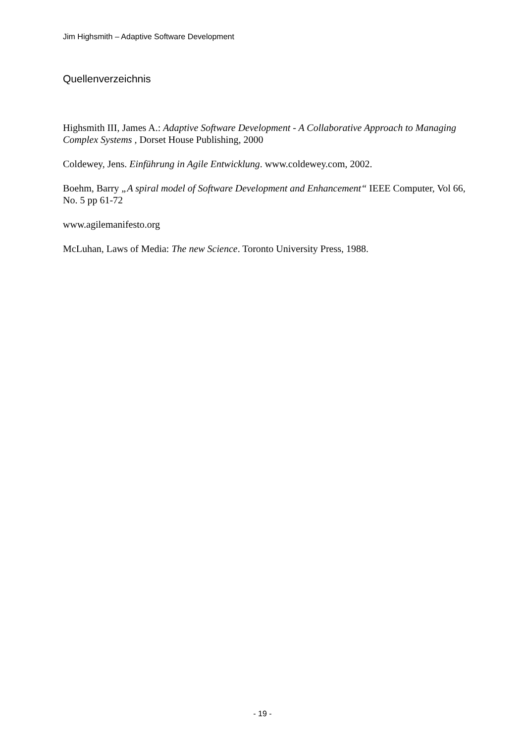Jim Highsmith – Adaptive Software Development
Quellenverzeichnis
Highsmith III, James A.: Adaptive Software Development - A Collaborative Approach to Managing Complex Systems , Dorset House Publishing, 2000
Coldewey, Jens. Einführung in Agile Entwicklung. www.coldewey.com, 2002.
Boehm, Barry „A spiral model of Software Development and Enhancement“ IEEE Computer, Vol 66, No. 5 pp 61-72
www.agilemanifesto.org
McLuhan, Laws of Media: The new Science. Toronto University Press, 1988.
- 19 -